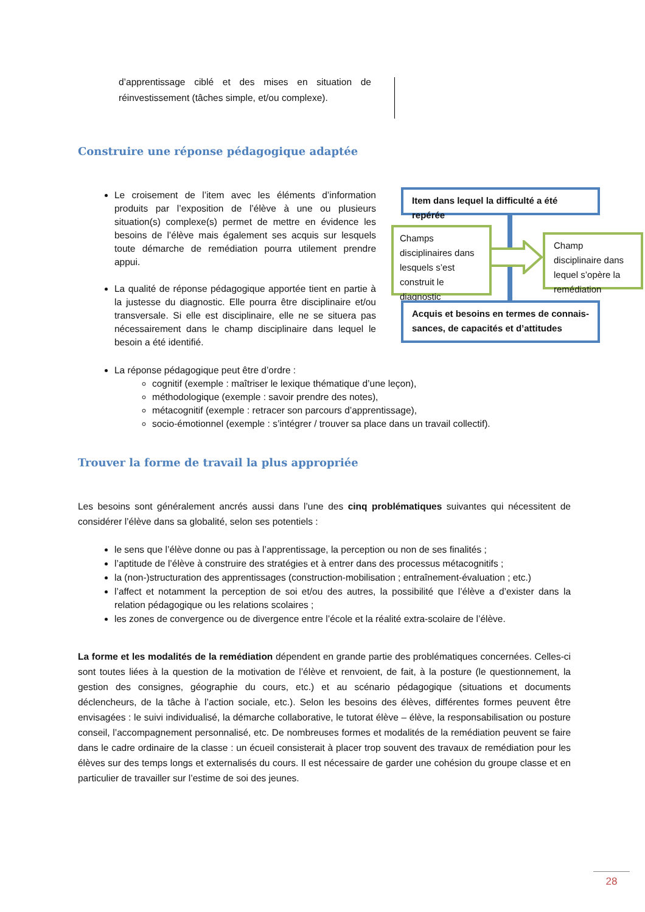d’apprentissage ciblé et des mises en situation de réinvestissement (tâches simple, et/ou complexe).
Construire une réponse pédagogique adaptée
Le croisement de l’item avec les éléments d’information produits par l’exposition de l’élève à une ou plusieurs situation(s) complexe(s) permet de mettre en évidence les besoins de l’élève mais également ses acquis sur lesquels toute démarche de remédiation pourra utilement prendre appui.
La qualité de réponse pédagogique apportée tient en partie à la justesse du diagnostic. Elle pourra être disciplinaire et/ou transversale. Si elle est disciplinaire, elle ne se situera pas nécessairement dans le champ disciplinaire dans lequel le besoin a été identifié.
Item dans lequel la difficulté a été repérée
Champs disciplinaires dans lesquels s’est construit le diagnostic
Champ disciplinaire dans lequel s’opère la remédiation
Acquis et besoins en termes de connais-sances, de capacités et d’attitudes
La réponse pédagogique peut être d’ordre :
cognitif (exemple : maîtriser le lexique thématique d’une leçon),
méthodologique (exemple : savoir prendre des notes),
métacognitif (exemple : retracer son parcours d’apprentissage),
socio-émotionnel (exemple : s’intégrer / trouver sa place dans un travail collectif).
Trouver la forme de travail la plus appropriée
Les besoins sont généralement ancrés aussi dans l’une des cinq problématiques suivantes qui nécessitent de considérer l’élève dans sa globalité, selon ses potentiels :
le sens que l’élève donne ou pas à l’apprentissage, la perception ou non de ses finalités ;
l’aptitude de l’élève à construire des stratégies et à entrer dans des processus métacognitifs ;
la (non-)structuration des apprentissages (construction-mobilisation ; entraînement-évaluation ; etc.)
l’affect et notamment la perception de soi et/ou des autres, la possibilité que l’élève a d’exister dans la relation pédagogique ou les relations scolaires ;
les zones de convergence ou de divergence entre l’école et la réalité extra-scolaire de l’élève.
La forme et les modalités de la remédiation dépendent en grande partie des problématiques concernées. Celles-ci sont toutes liées à la question de la motivation de l’élève et renvoient, de fait, à la posture (le questionnement, la gestion des consignes, géographie du cours, etc.) et au scénario pédagogique (situations et documents déclencheurs, de la tâche à l’action sociale, etc.). Selon les besoins des élèves, différentes formes peuvent être envisagées : le suivi individualisé, la démarche collaborative, le tutorat élève – élève, la responsabilisation ou posture conseil, l’accompagnement personnalisé, etc. De nombreuses formes et modalités de la remédiation peuvent se faire dans le cadre ordinaire de la classe : un écueil consisterait à placer trop souvent des travaux de remédiation pour les élèves sur des temps longs et externalisés du cours. Il est nécessaire de garder une cohésion du groupe classe et en particulier de travailler sur l’estime de soi des jeunes.
28